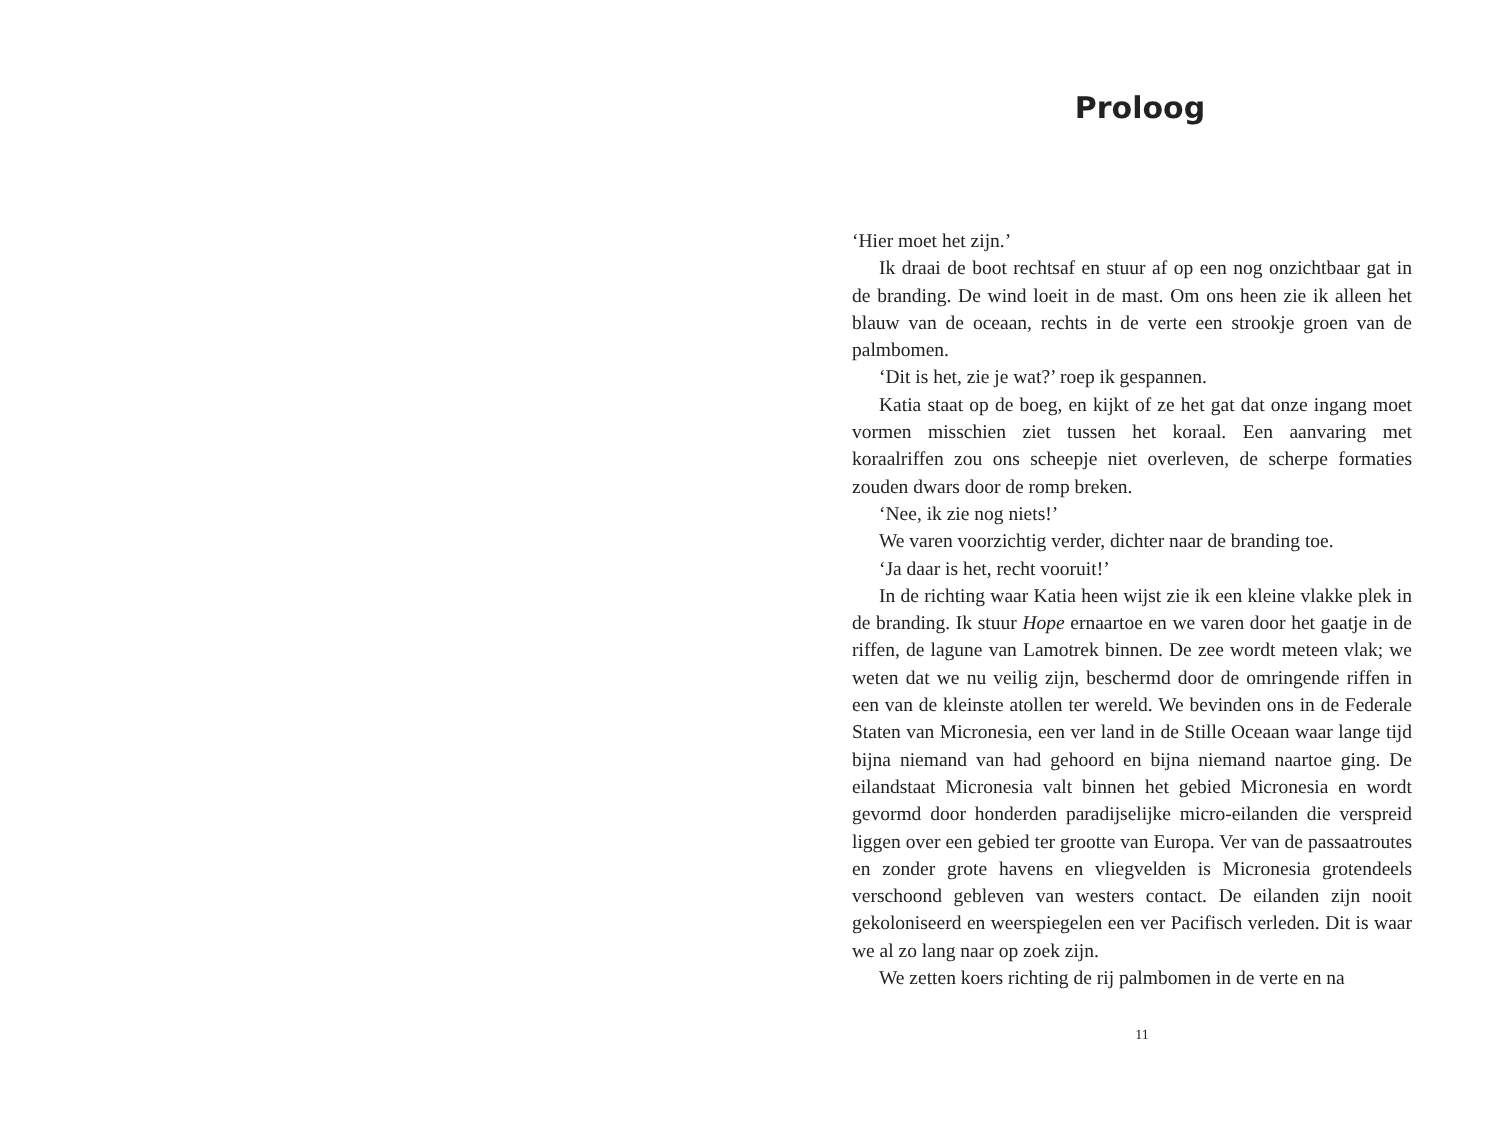Proloog
‘Hier moet het zijn.’
Ik draai de boot rechtsaf en stuur af op een nog onzichtbaar gat in de branding. De wind loeit in de mast. Om ons heen zie ik alleen het blauw van de oceaan, rechts in de verte een strookje groen van de palmbomen.
‘Dit is het, zie je wat?’ roep ik gespannen.
Katia staat op de boeg, en kijkt of ze het gat dat onze ingang moet vormen misschien ziet tussen het koraal. Een aanvaring met koraalriffen zou ons scheepje niet overleven, de scherpe formaties zouden dwars door de romp breken.
‘Nee, ik zie nog niets!’
We varen voorzichtig verder, dichter naar de branding toe.
‘Ja daar is het, recht vooruit!’
In de richting waar Katia heen wijst zie ik een kleine vlakke plek in de branding. Ik stuur Hope ernaartoe en we varen door het gaatje in de riffen, de lagune van Lamotrek binnen. De zee wordt meteen vlak; we weten dat we nu veilig zijn, beschermd door de omringende riffen in een van de kleinste atollen ter wereld. We bevinden ons in de Federale Staten van Micronesia, een ver land in de Stille Oceaan waar lange tijd bijna niemand van had gehoord en bijna niemand naartoe ging. De eilandstaat Micronesia valt binnen het gebied Micronesia en wordt gevormd door honderden paradijselijke micro-eilanden die verspreid liggen over een gebied ter grootte van Europa. Ver van de passaatroutes en zonder grote havens en vliegvelden is Micronesia grotendeels verschoond gebleven van westers contact. De eilanden zijn nooit gekoloniseerd en weerspiegelen een ver Pacifisch verleden. Dit is waar we al zo lang naar op zoek zijn.
We zetten koers richting de rij palmbomen in de verte en na
11